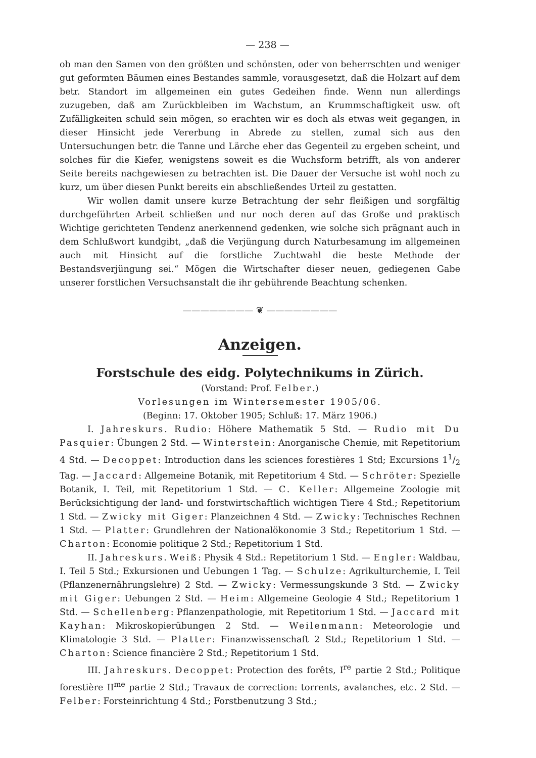— 238 —
ob man den Samen von den größten und schönsten, oder von beherrschten und weniger gut geformten Bäumen eines Bestandes sammle, vorausgesetzt, daß die Holzart auf dem betr. Standort im allgemeinen ein gutes Gedeihen finde. Wenn nun allerdings zuzugeben, daß am Zurückbleiben im Wachstum, an Krummschaftigkeit usw. oft Zufälligkeiten schuld sein mögen, so erachten wir es doch als etwas weit gegangen, in dieser Hinsicht jede Vererbung in Abrede zu stellen, zumal sich aus den Untersuchungen betr. die Tanne und Lärche eher das Gegenteil zu ergeben scheint, und solches für die Kiefer, wenigstens soweit es die Wuchsform betrifft, als von anderer Seite bereits nachgewiesen zu betrachten ist. Die Dauer der Versuche ist wohl noch zu kurz, um über diesen Punkt bereits ein abschließendes Urteil zu gestatten.
Wir wollen damit unsere kurze Betrachtung der sehr fleißigen und sorgfältig durchgeführten Arbeit schließen und nur noch deren auf das Große und praktisch Wichtige gerichteten Tendenz anerkennend gedenken, wie solche sich prägnant auch in dem Schlußwort kundgibt, „daß die Verjüngung durch Naturbesamung im allgemeinen auch mit Hinsicht auf die forstliche Zuchtwahl die beste Methode der Bestandsverjüngung sei.“ Mögen die Wirtschafter dieser neuen, gediegenen Gabe unserer forstlichen Versuchsanstalt die ihr gebührende Beachtung schenken.
———————— ❦ ————————
Anzeigen.
Forstschule des eidg. Polytechnikums in Zürich.
(Vorstand: Prof. Felber.)
Vorlesungen im Wintersemester 1905/06.
(Beginn: 17. Oktober 1905; Schluß: 17. März 1906.)
I. Jahreskurs. Rudio: Höhere Mathematik 5 Std. — Rudio mit Du Pasquier: Übungen 2 Std. — Winterstein: Anorganische Chemie, mit Repetitorium 4 Std. — Decoppet: Introduction dans les sciences forestières 1 Std; Excursions 11/2 Tag. — Jaccard: Allgemeine Botanik, mit Repetitorium 4 Std. — Schröter: Spezielle Botanik, I. Teil, mit Repetitorium 1 Std. — C. Keller: Allgemeine Zoologie mit Berücksichtigung der land- und forstwirtschaftlich wichtigen Tiere 4 Std.; Repetitorium 1 Std. — Zwicky mit Giger: Planzeichnen 4 Std. — Zwicky: Technisches Rechnen 1 Std. — Platter: Grundlehren der Nationalökonomie 3 Std.; Repetitorium 1 Std. — Charton: Economie politique 2 Std.; Repetitorium 1 Std.
II. Jahreskurs. Weiß: Physik 4 Std.: Repetitorium 1 Std. — Engler: Waldbau, I. Teil 5 Std.; Exkursionen und Uebungen 1 Tag. — Schulze: Agrikulturchemie, I. Teil (Pflanzenernährungslehre) 2 Std. — Zwicky: Vermessungskunde 3 Std. — Zwicky mit Giger: Uebungen 2 Std. — Heim: Allgemeine Geologie 4 Std.; Repetitorium 1 Std. — Schellenberg: Pflanzenpathologie, mit Repetitorium 1 Std. — Jaccard mit Kayhan: Mikroskopierübungen 2 Std. — Weilenmann: Meteorologie und Klimatologie 3 Std. — Platter: Finanzwissenschaft 2 Std.; Repetitorium 1 Std. — Charton: Science financière 2 Std.; Repetitorium 1 Std.
III. Jahreskurs. Decoppet: Protection des forêts, I<sup>re</sup> partie 2 Std.; Politique forestière II<sup>me</sup> partie 2 Std.; Travaux de correction: torrents, avalanches, etc. 2 Std. — Felber: Forsteinrichtung 4 Std.; Forstbenutzung 3 Std.;